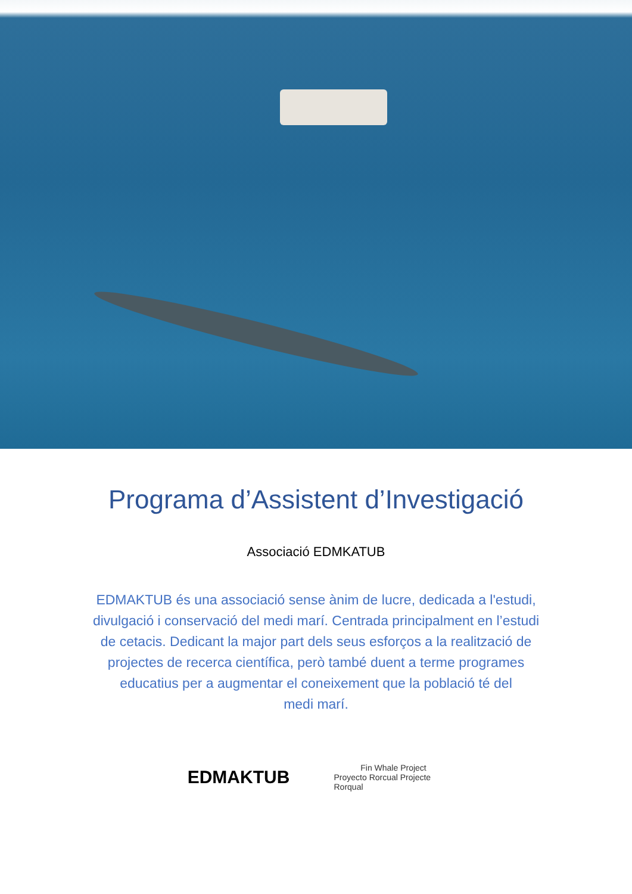Programa d’Assistent d’Investigació
Associació EDMKATUB
EDMAKTUB és una associació sense ànim de lucre, dedicada a l'estudi, divulgació i conservació del medi marí. Centrada principalment en l’estudi de cetacis. Dedicant la major part dels seus esforços a la realització de projectes de recerca científica, però també duent a terme programes educatius per a augmentar el coneixement que la població té del
medi marí.
EDMAKTUB
Fin Whale Project
Proyecto Rorcual Projecte Rorqual